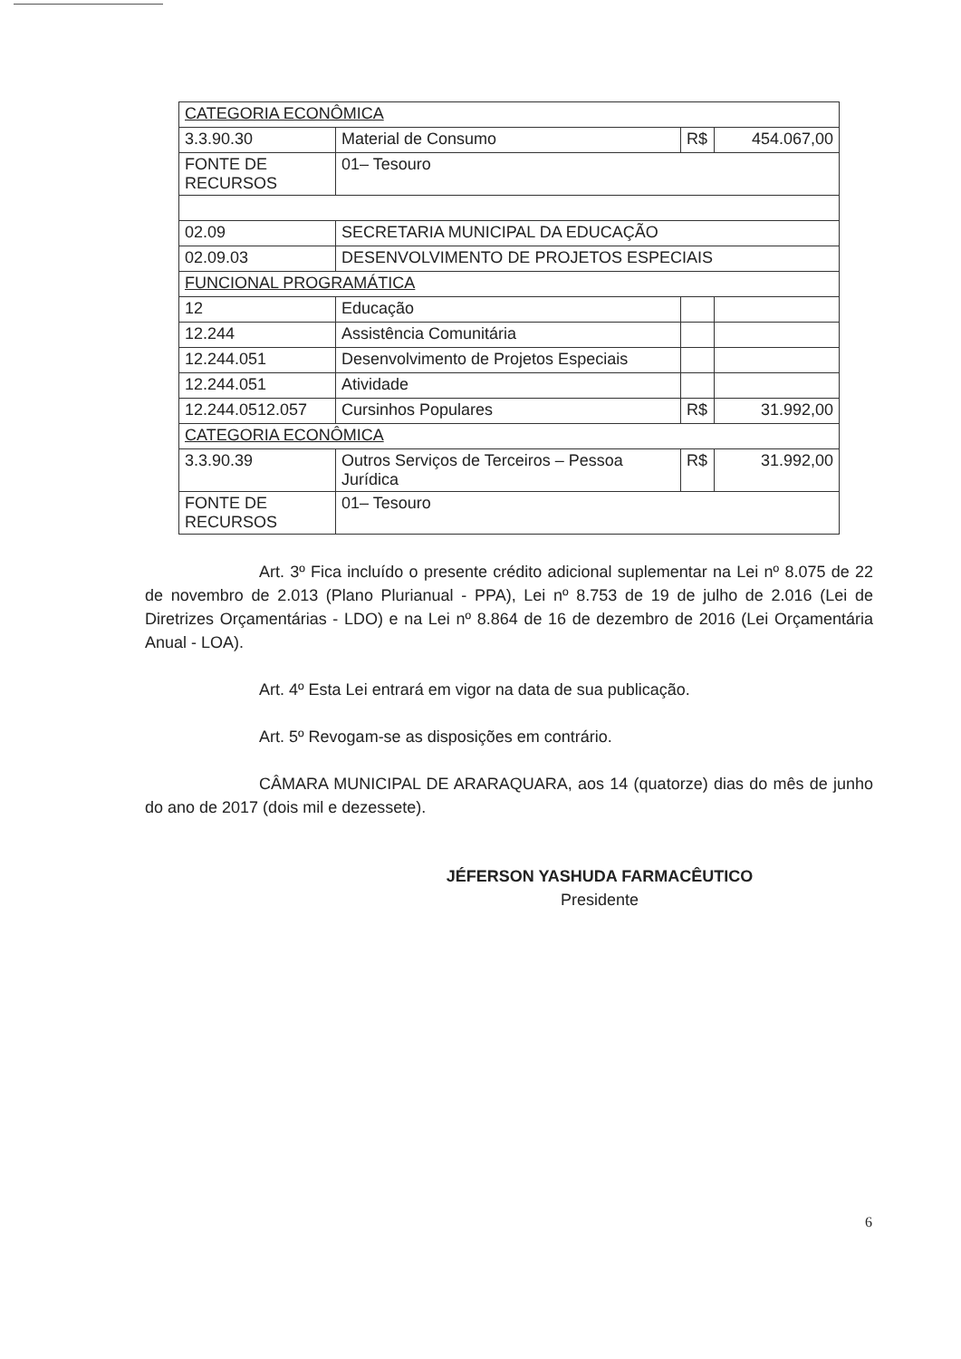| CATEGORIA ECONÔMICA | | | |
| 3.3.90.30 | Material de Consumo | R$ | 454.067,00 |
| FONTE DE RECURSOS | 01– Tesouro | | |
| 02.09 | SECRETARIA MUNICIPAL DA EDUCAÇÃO | | |
| 02.09.03 | DESENVOLVIMENTO DE PROJETOS ESPECIAIS | | |
| FUNCIONAL PROGRAMÁTICA | | | |
| 12 | Educação | | |
| 12.244 | Assistência Comunitária | | |
| 12.244.051 | Desenvolvimento de Projetos Especiais | | |
| 12.244.051 | Atividade | | |
| 12.244.0512.057 | Cursinhos Populares | R$ | 31.992,00 |
| CATEGORIA ECONÔMICA | | | |
| 3.3.90.39 | Outros Serviços de Terceiros – Pessoa Jurídica | R$ | 31.992,00 |
| FONTE DE RECURSOS | 01– Tesouro | | |
Art. 3º Fica incluído o presente crédito adicional suplementar na Lei nº 8.075 de 22 de novembro de 2.013 (Plano Plurianual - PPA), Lei nº 8.753 de 19 de julho de 2.016 (Lei de Diretrizes Orçamentárias - LDO) e na Lei nº 8.864 de 16 de dezembro de 2016 (Lei Orçamentária Anual - LOA).
Art. 4º Esta Lei entrará em vigor na data de sua publicação.
Art. 5º Revogam-se as disposições em contrário.
CÂMARA MUNICIPAL DE ARARAQUARA, aos 14 (quatorze) dias do mês de junho do ano de 2017 (dois mil e dezessete).
JÉFERSON YASHUDA FARMACÊUTICO
Presidente
6